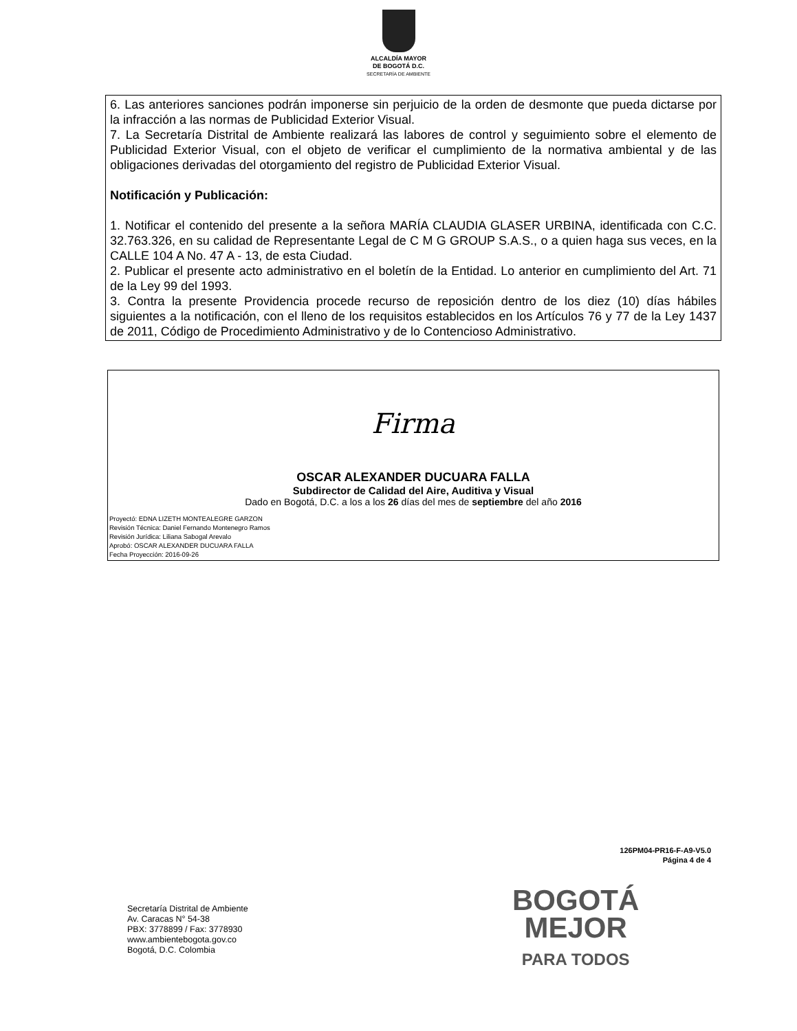ALCALDÍA MAYOR
DE BOGOTÁ D.C.
SECRETARÍA DE AMBIENTE
6. Las anteriores sanciones podrán imponerse sin perjuicio de la orden de desmonte que pueda dictarse por la infracción a las normas de Publicidad Exterior Visual.
7. La Secretaría Distrital de Ambiente realizará las labores de control y seguimiento sobre el elemento de Publicidad Exterior Visual, con el objeto de verificar el cumplimiento de la normativa ambiental y de las obligaciones derivadas del otorgamiento del registro de Publicidad Exterior Visual.
Notificación y Publicación:
1. Notificar el contenido del presente a la señora MARÍA CLAUDIA GLASER URBINA, identificada con C.C. 32.763.326, en su calidad de Representante Legal de C M G GROUP S.A.S., o a quien haga sus veces, en la CALLE 104 A No. 47 A - 13, de esta Ciudad.
2. Publicar el presente acto administrativo en el boletín de la Entidad. Lo anterior en cumplimiento del Art. 71 de la Ley 99 del 1993.
3. Contra la presente Providencia procede recurso de reposición dentro de los diez (10) días hábiles siguientes a la notificación, con el lleno de los requisitos establecidos en los Artículos 76 y 77 de la Ley 1437 de 2011, Código de Procedimiento Administrativo y de lo Contencioso Administrativo.
Firma
OSCAR ALEXANDER DUCUARA FALLA
Subdirector de Calidad del Aire, Auditiva y Visual
Dado en Bogotá, D.C. a los a los 26 días del mes de septiembre del año 2016
Proyectó: EDNA LIZETH MONTEALEGRE GARZON
Revisión Técnica: Daniel Fernando Montenegro Ramos
Revisión Jurídica: Liliana Sabogal Arevalo
Aprobó: OSCAR ALEXANDER DUCUARA FALLA
Fecha Proyección: 2016-09-26
126PM04-PR16-F-A9-V5.0
Página 4 de 4
Secretaría Distrital de Ambiente
Av. Caracas N° 54-38
PBX: 3778899 / Fax: 3778930
www.ambientebogota.gov.co
Bogotá, D.C. Colombia
BOGOTÁ
MEJOR
PARA TODOS